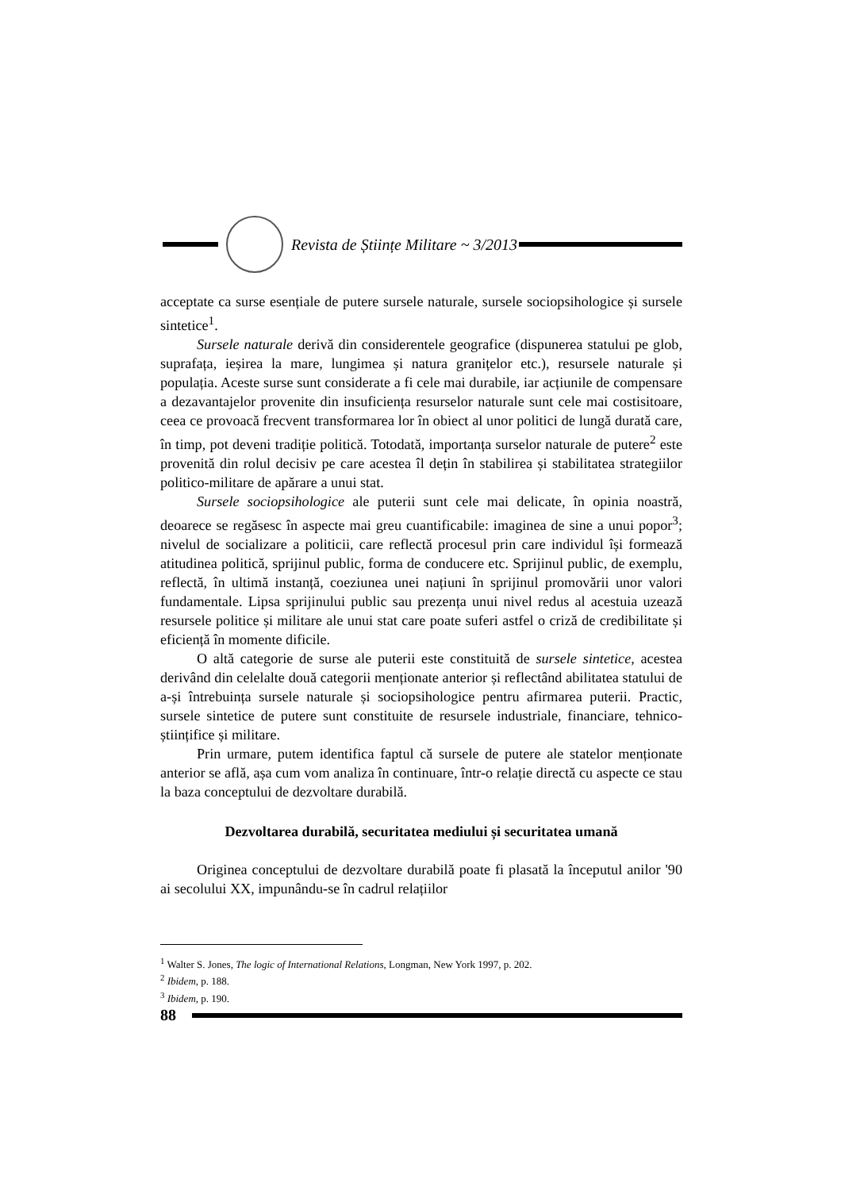Revista de Științe Militare ~ 3/2013
acceptate ca surse esențiale de putere sursele naturale, sursele sociopsihologice și sursele sintetice<sup>1</sup>.
Sursele naturale derivă din considerentele geografice (dispunerea statului pe glob, suprafața, ieșirea la mare, lungimea și natura granițelor etc.), resursele naturale și populația. Aceste surse sunt considerate a fi cele mai durabile, iar acțiunile de compensare a dezavantajelor provenite din insuficiența resurselor naturale sunt cele mai costisitoare, ceea ce provoacă frecvent transformarea lor în obiect al unor politici de lungă durată care, în timp, pot deveni tradiție politică. Totodată, importanța surselor naturale de putere<sup>2</sup> este provenită din rolul decisiv pe care acestea îl dețin în stabilirea și stabilitatea strategiilor politico-militare de apărare a unui stat.
Sursele sociopsihologice ale puterii sunt cele mai delicate, în opinia noastră, deoarece se regăsesc în aspecte mai greu cuantificabile: imaginea de sine a unui popor<sup>3</sup>; nivelul de socializare a politicii, care reflectă procesul prin care individul își formează atitudinea politică, sprijinul public, forma de conducere etc. Sprijinul public, de exemplu, reflectă, în ultimă instanță, coeziunea unei națiuni în sprijinul promovării unor valori fundamentale. Lipsa sprijinului public sau prezența unui nivel redus al acestuia uzează resursele politice și militare ale unui stat care poate suferi astfel o criză de credibilitate și eficiență în momente dificile.
O altă categorie de surse ale puterii este constituită de sursele sintetice, acestea derivând din celelalte două categorii menționate anterior și reflectând abilitatea statului de a-și întrebuința sursele naturale și sociopsihologice pentru afirmarea puterii. Practic, sursele sintetice de putere sunt constituite de resursele industriale, financiare, tehnico-științifice și militare.
Prin urmare, putem identifica faptul că sursele de putere ale statelor menționate anterior se află, așa cum vom analiza în continuare, într-o relație directă cu aspecte ce stau la baza conceptului de dezvoltare durabilă.
Dezvoltarea durabilă, securitatea mediului și securitatea umană
Originea conceptului de dezvoltare durabilă poate fi plasată la începutul anilor '90 ai secolului XX, impunându-se în cadrul relațiilor
<sup>1</sup> Walter S. Jones, The logic of International Relations, Longman, New York 1997, p. 202.
<sup>2</sup> Ibidem, p. 188.
<sup>3</sup> Ibidem, p. 190.
88